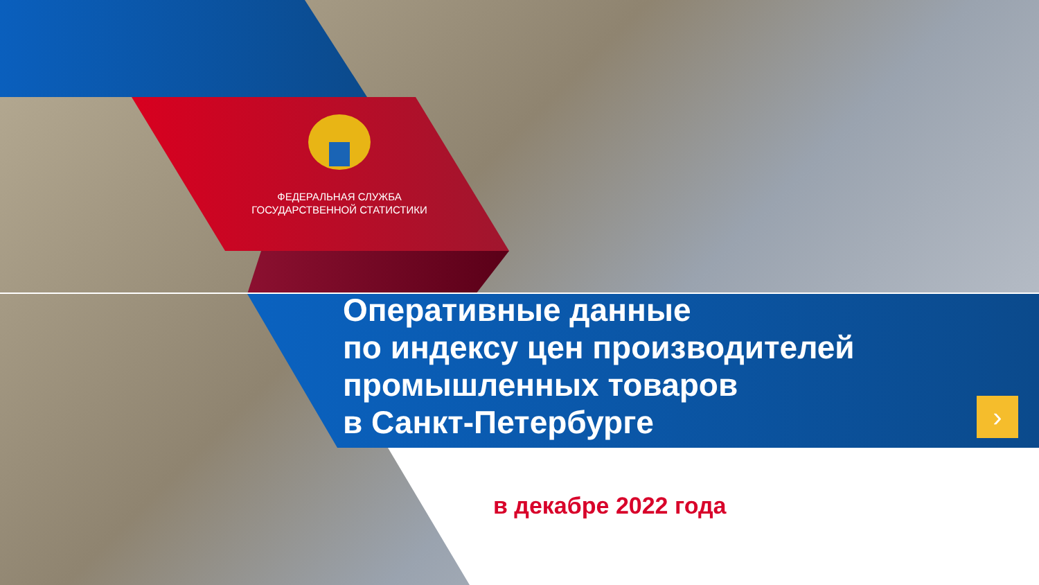›
ФЕДЕРАЛЬНАЯ СЛУЖБА
ГОСУДАРСТВЕННОЙ СТАТИСТИКИ
Оперативные данные
по индексу цен производителей
промышленных товаров
в Санкт-Петербурге
в декабре 2022 года